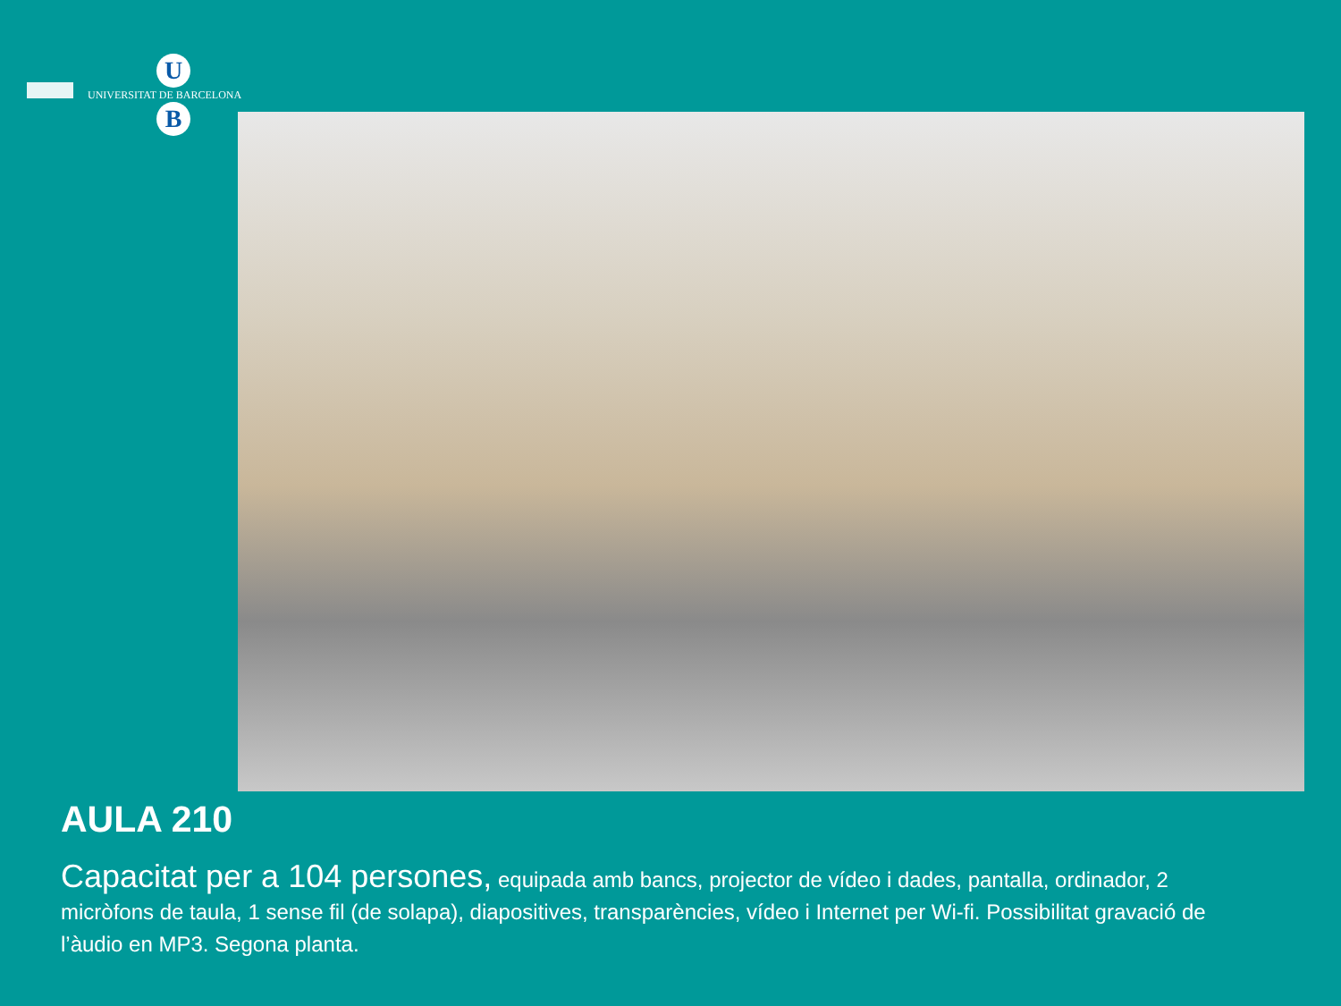U
UNIVERSITAT DE BARCELONA
B
AULA 210
Capacitat per a 104 persones, equipada amb bancs, projector de vídeo i dades, pantalla, ordinador, 2 micròfons de taula, 1 sense fil (de solapa), diapositives, transparències, vídeo i Internet per Wi-fi. Possibilitat gravació de l’àudio en MP3. Segona planta.